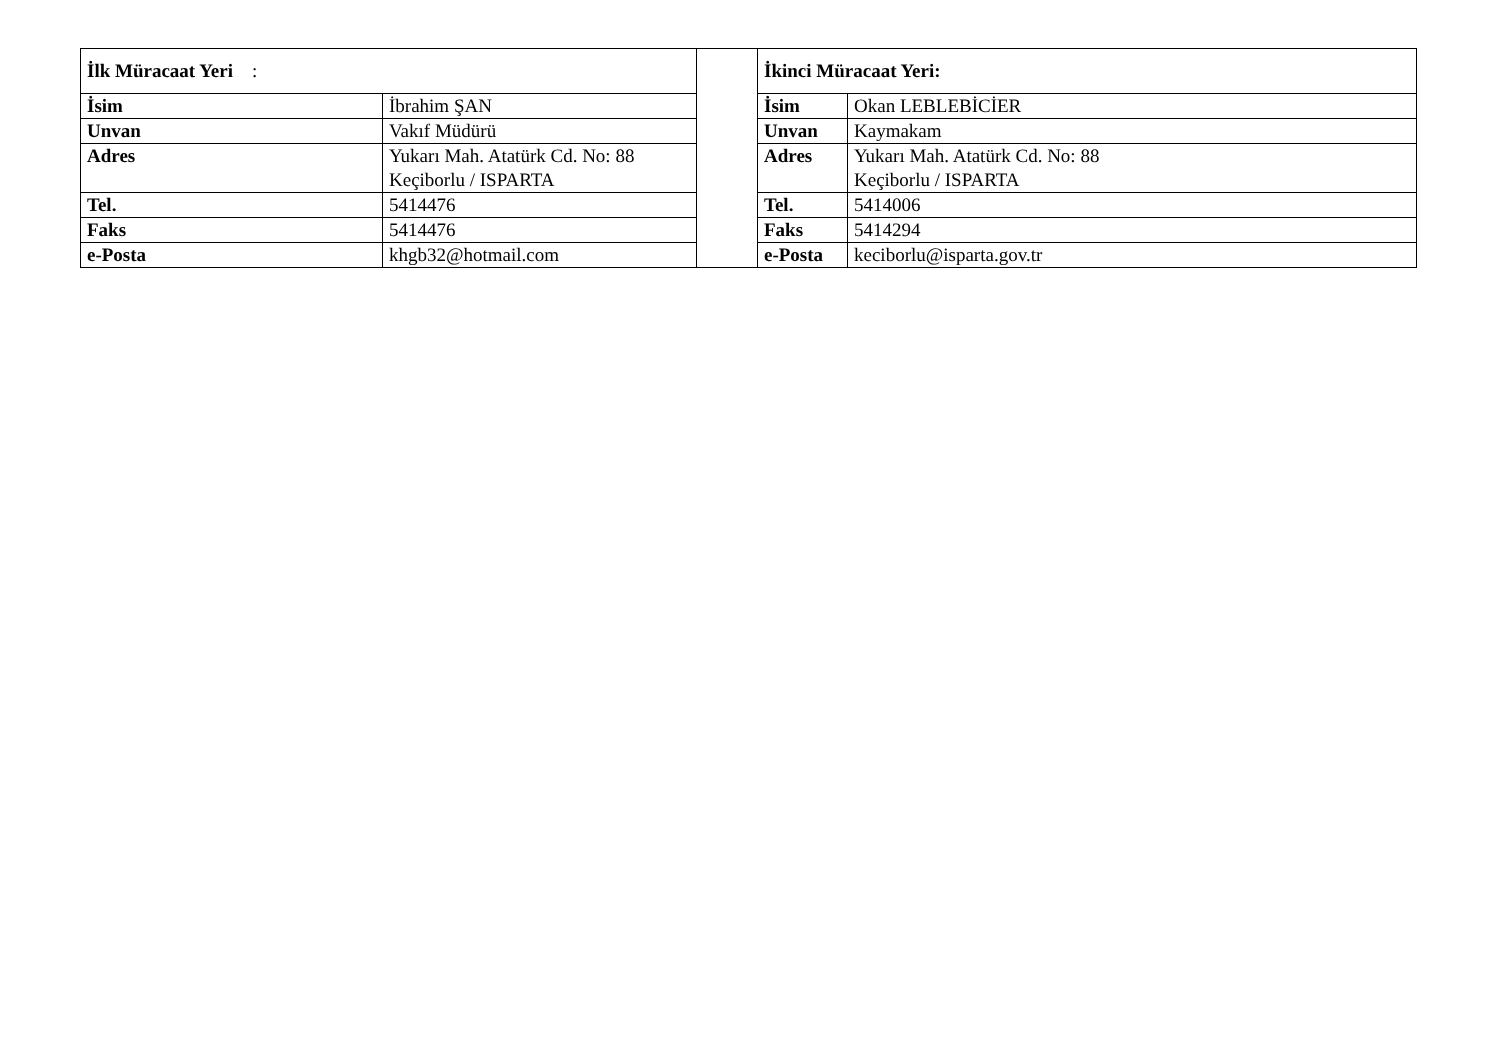| İlk Müracaat Yeri : | | | İkinci Müracaat Yeri: | |
| İsim | İbrahim ŞAN | | İsim | Okan LEBLEBİCİER |
| Unvan | Vakıf Müdürü | | Unvan | Kaymakam |
| Adres | Yukarı Mah. Atatürk Cd. No: 88 Keçiborlu / ISPARTA | | Adres | Yukarı Mah. Atatürk Cd. No: 88 Keçiborlu / ISPARTA |
| Tel. | 5414476 | | Tel. | 5414006 |
| Faks | 5414476 | | Faks | 5414294 |
| e-Posta | khgb32@hotmail.com | | e-Posta | keciborlu@isparta.gov.tr |